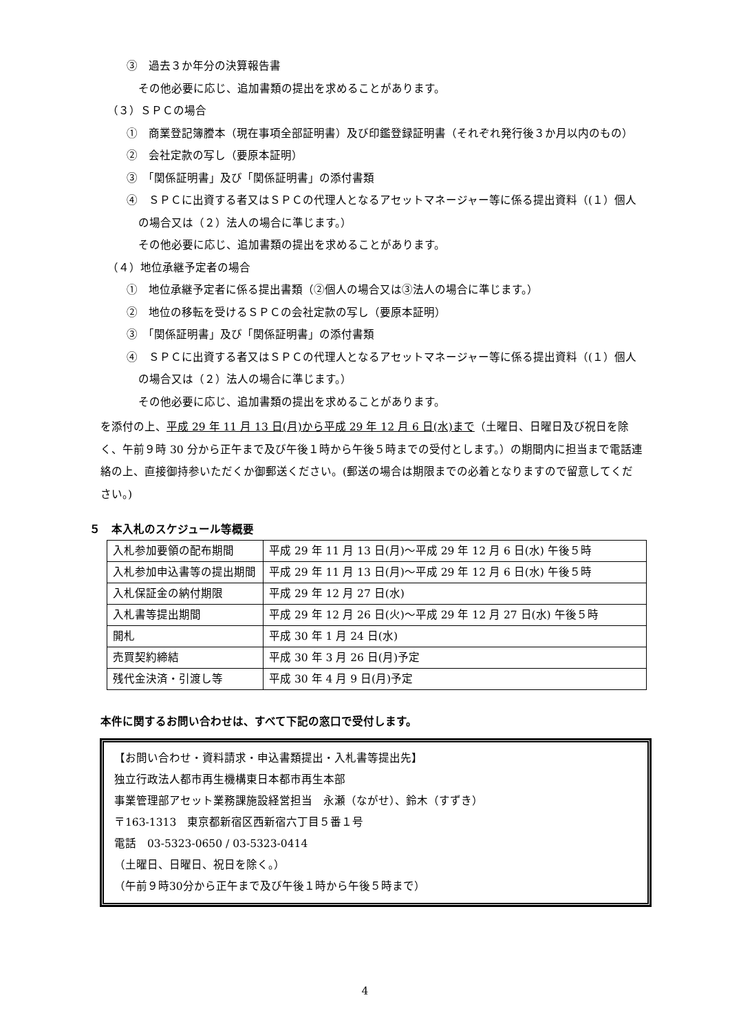③　過去３か年分の決算報告書
その他必要に応じ、追加書類の提出を求めることがあります。
（３）ＳＰＣの場合
①　商業登記簿謄本（現在事項全部証明書）及び印鑑登録証明書（それぞれ発行後３か月以内のもの）
②　会社定款の写し（要原本証明）
③　「関係証明書」及び「関係証明書」の添付書類
④　ＳＰＣに出資する者又はＳＰＣの代理人となるアセットマネージャー等に係る提出資料（(１）個人の場合又は（２）法人の場合に準じます。）
その他必要に応じ、追加書類の提出を求めることがあります。
（４）地位承継予定者の場合
①　地位承継予定者に係る提出書類（②個人の場合又は③法人の場合に準じます。）
②　地位の移転を受けるＳＰＣの会社定款の写し（要原本証明）
③　「関係証明書」及び「関係証明書」の添付書類
④　ＳＰＣに出資する者又はＳＰＣの代理人となるアセットマネージャー等に係る提出資料（(１）個人の場合又は（２）法人の場合に準じます。）
その他必要に応じ、追加書類の提出を求めることがあります。
を添付の上、平成 29 年 11 月 13 日(月)から平成 29 年 12 月 6 日(水)まで（土曜日、日曜日及び祝日を除く、午前９時 30 分から正午まで及び午後１時から午後５時までの受付とします。）の期間内に担当まで電話連絡の上、直接御持参いただくか御郵送ください。(郵送の場合は期限までの必着となりますので留意してください。)
５　本入札のスケジュール等概要
| 入札参加要領の配布期間 | 平成 29 年 11 月 13 日(月)～平成 29 年 12 月 6 日(水) 午後５時 |
| 入札参加申込書等の提出期間 | 平成 29 年 11 月 13 日(月)～平成 29 年 12 月 6 日(水) 午後５時 |
| 入札保証金の納付期限 | 平成 29 年 12 月 27 日(水) |
| 入札書等提出期間 | 平成 29 年 12 月 26 日(火)～平成 29 年 12 月 27 日(水) 午後５時 |
| 開札 | 平成 30 年 1 月 24 日(水) |
| 売買契約締結 | 平成 30 年 3 月 26 日(月)予定 |
| 残代金決済・引渡し等 | 平成 30 年 4 月 9 日(月)予定 |
本件に関するお問い合わせは、すべて下記の窓口で受付します。
【お問い合わせ・資料請求・申込書類提出・入札書等提出先】
独立行政法人都市再生機構東日本都市再生本部
事業管理部アセット業務課施設経営担当　永瀬（ながせ）、鈴木（すずき）
〒163-1313　東京都新宿区西新宿六丁目５番１号
電話　03-5323-0650 / 03-5323-0414
（土曜日、日曜日、祝日を除く。）
（午前９時30分から正午まで及び午後１時から午後５時まで）
4